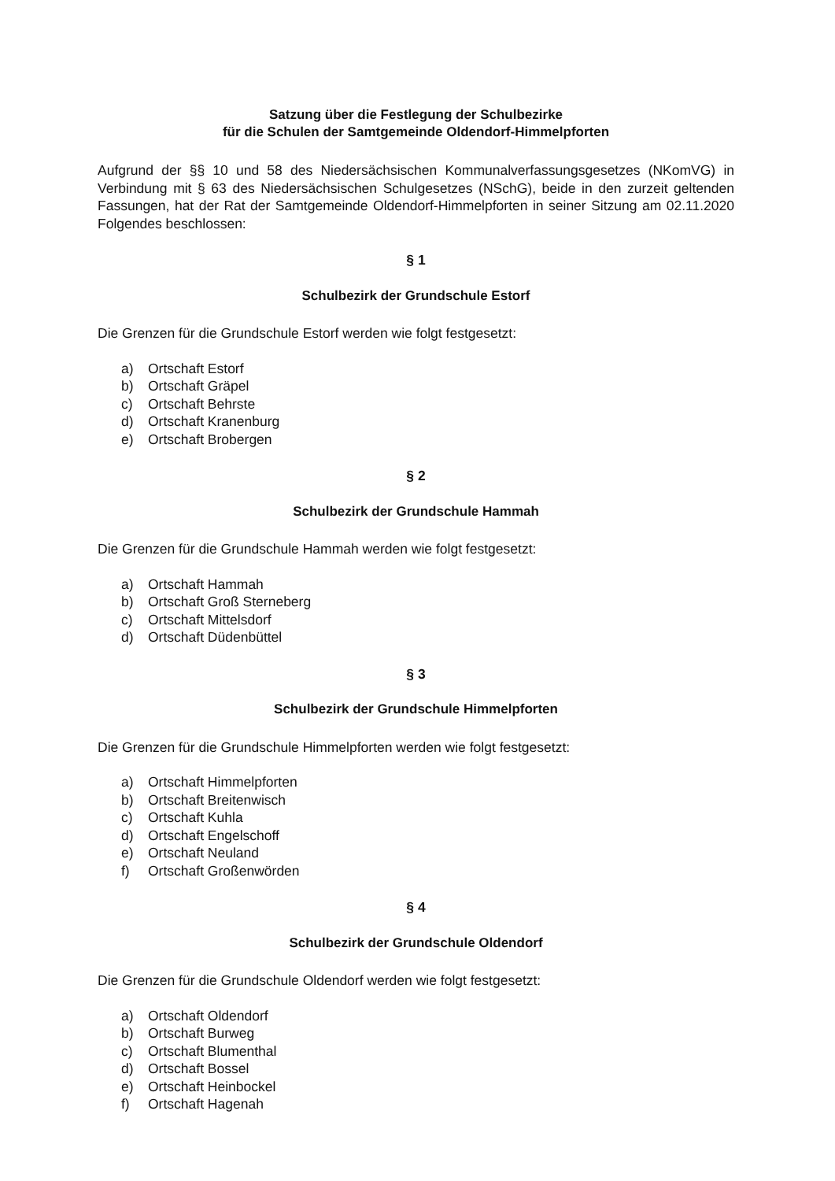Satzung über die Festlegung der Schulbezirke
für die Schulen der Samtgemeinde Oldendorf-Himmelpforten
Aufgrund der §§ 10 und 58 des Niedersächsischen Kommunalverfassungsgesetzes (NKomVG) in Verbindung mit § 63 des Niedersächsischen Schulgesetzes (NSchG), beide in den zurzeit geltenden Fassungen, hat der Rat der Samtgemeinde Oldendorf-Himmelpforten in seiner Sitzung am 02.11.2020 Folgendes beschlossen:
§ 1
Schulbezirk der Grundschule Estorf
Die Grenzen für die Grundschule Estorf werden wie folgt festgesetzt:
a) Ortschaft Estorf
b) Ortschaft Gräpel
c) Ortschaft Behrste
d) Ortschaft Kranenburg
e) Ortschaft Brobergen
§ 2
Schulbezirk der Grundschule Hammah
Die Grenzen für die Grundschule Hammah werden wie folgt festgesetzt:
a) Ortschaft Hammah
b) Ortschaft Groß Sterneberg
c) Ortschaft Mittelsdorf
d) Ortschaft Düdenbüttel
§ 3
Schulbezirk der Grundschule Himmelpforten
Die Grenzen für die Grundschule Himmelpforten werden wie folgt festgesetzt:
a) Ortschaft Himmelpforten
b) Ortschaft Breitenwisch
c) Ortschaft Kuhla
d) Ortschaft Engelschoff
e) Ortschaft Neuland
f) Ortschaft Großenwörden
§ 4
Schulbezirk der Grundschule Oldendorf
Die Grenzen für die Grundschule Oldendorf werden wie folgt festgesetzt:
a) Ortschaft Oldendorf
b) Ortschaft Burweg
c) Ortschaft Blumenthal
d) Ortschaft Bossel
e) Ortschaft Heinbockel
f) Ortschaft Hagenah